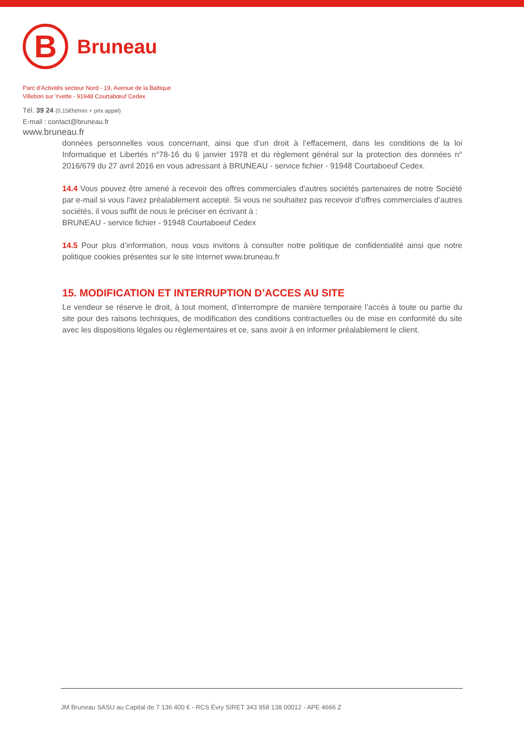B
Bruneau
Parc d'Activités secteur Nord - 19, Avenue de la Baltique
Villebon sur Yvette - 91948 Courtabœuf Cedex
Tél. 39 24 (0,15€ht/min + prix appel)
E-mail : contact@bruneau.fr
www.bruneau.fr
données personnelles vous concernant, ainsi que d’un droit à l’effacement, dans les conditions de la loi Informatique et Libertés n°78-16 du 6 janvier 1978 et du règlement général sur la protection des données n° 2016/679 du 27 avril 2016 en vous adressant à BRUNEAU - service fichier - 91948 Courtaboeuf Cedex.
14.4 Vous pouvez être amené à recevoir des offres commerciales d’autres sociétés partenaires de notre Société par e-mail si vous l’avez préalablement accepté. Si vous ne souhaitez pas recevoir d’offres commerciales d’autres sociétés, il vous suffit de nous le préciser en écrivant à :
BRUNEAU - service fichier - 91948 Courtaboeuf Cedex
14.5 Pour plus d’information, nous vous invitons à consulter notre politique de confidentialité ainsi que notre politique cookies présentes sur le site Internet www.bruneau.fr
15. MODIFICATION ET INTERRUPTION D’ACCES AU SITE
Le vendeur se réserve le droit, à tout moment, d’interrompre de manière temporaire l’accès à toute ou partie du site pour des raisons techniques, de modification des conditions contractuelles ou de mise en conformité du site avec les dispositions légales ou réglementaires et ce, sans avoir à en informer préalablement le client.
JM Bruneau SASU au Capital de 7 136 400 € - RCS Évry SIRET 343 958 138 00012 - APE 4666 Z